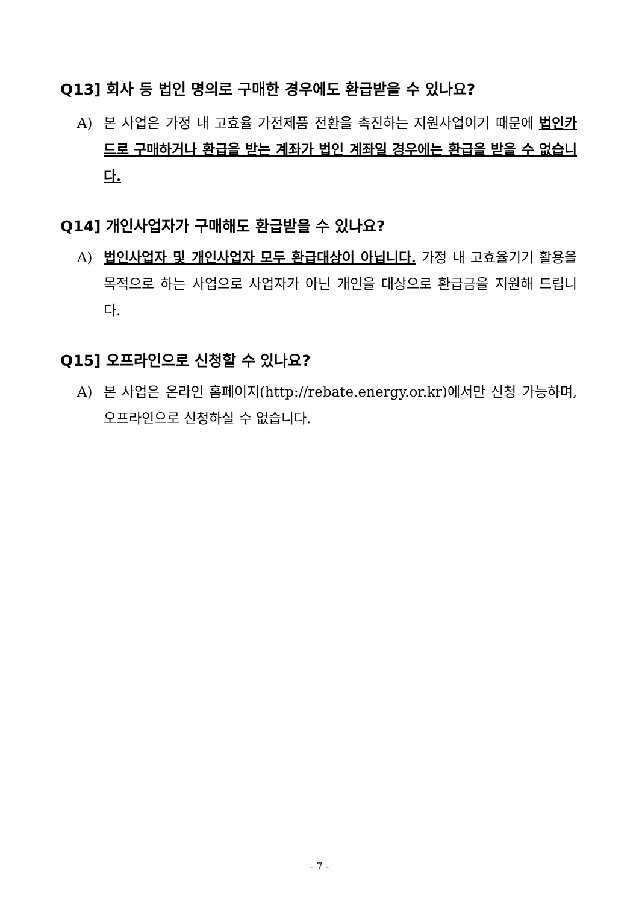Q13] 회사 등 법인 명의로 구매한 경우에도 환급받을 수 있나요?
A) 본 사업은 가정 내 고효율 가전제품 전환을 촉진하는 지원사업이기 때문에 법인카드로 구매하거나 환급을 받는 계좌가 법인 계좌일 경우에는 환급을 받을 수 없습니다.
Q14] 개인사업자가 구매해도 환급받을 수 있나요?
A) 법인사업자 및 개인사업자 모두 환급대상이 아닙니다. 가정 내 고효율기기 활용을 목적으로 하는 사업으로 사업자가 아닌 개인을 대상으로 환급금을 지원해 드립니다.
Q15] 오프라인으로 신청할 수 있나요?
A) 본 사업은 온라인 홈페이지(http://rebate.energy.or.kr)에서만 신청 가능하며, 오프라인으로 신청하실 수 없습니다.
- 7 -